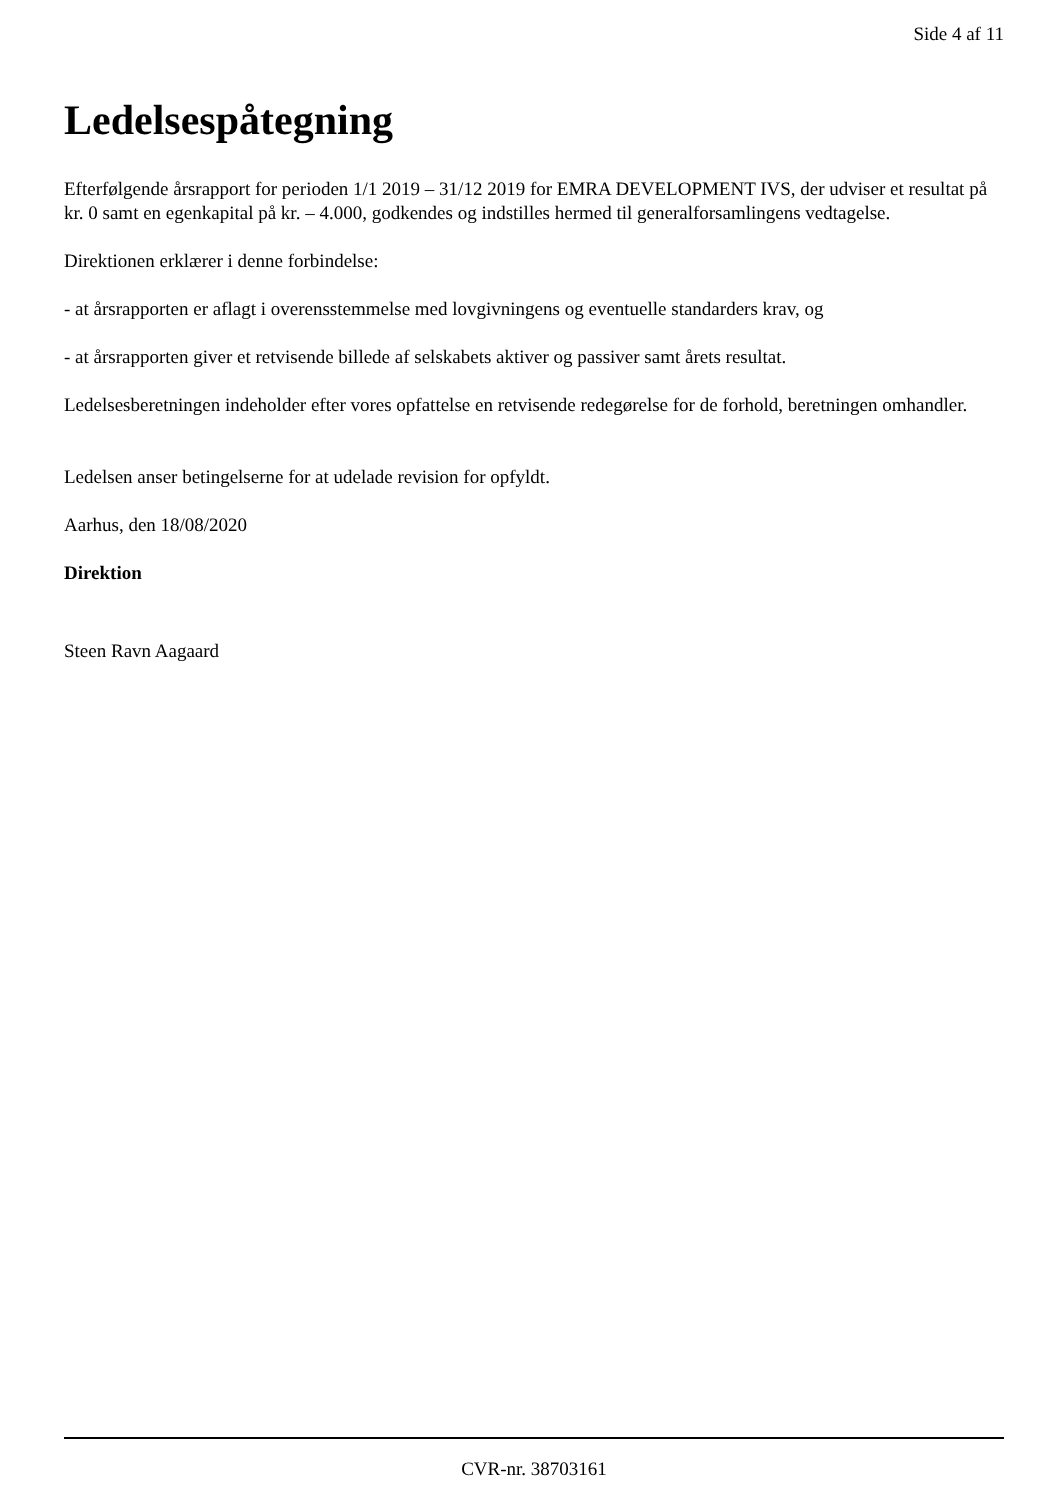Side 4 af 11
Ledelsespåtegning
Efterfølgende årsrapport for perioden 1/1 2019 – 31/12 2019 for EMRA DEVELOPMENT IVS, der udviser et resultat på kr. 0 samt en egenkapital på kr. – 4.000, godkendes og indstilles hermed til generalforsamlingens vedtagelse.
Direktionen erklærer i denne forbindelse:
- at årsrapporten er aflagt i overensstemmelse med lovgivningens og eventuelle standarders krav, og
- at årsrapporten giver et retvisende billede af selskabets aktiver og passiver samt årets resultat.
Ledelsesberetningen indeholder efter vores opfattelse en retvisende redegørelse for de forhold, beretningen omhandler.
Ledelsen anser betingelserne for at udelade revision for opfyldt.
Aarhus, den 18/08/2020
Direktion
Steen Ravn Aagaard
CVR-nr. 38703161